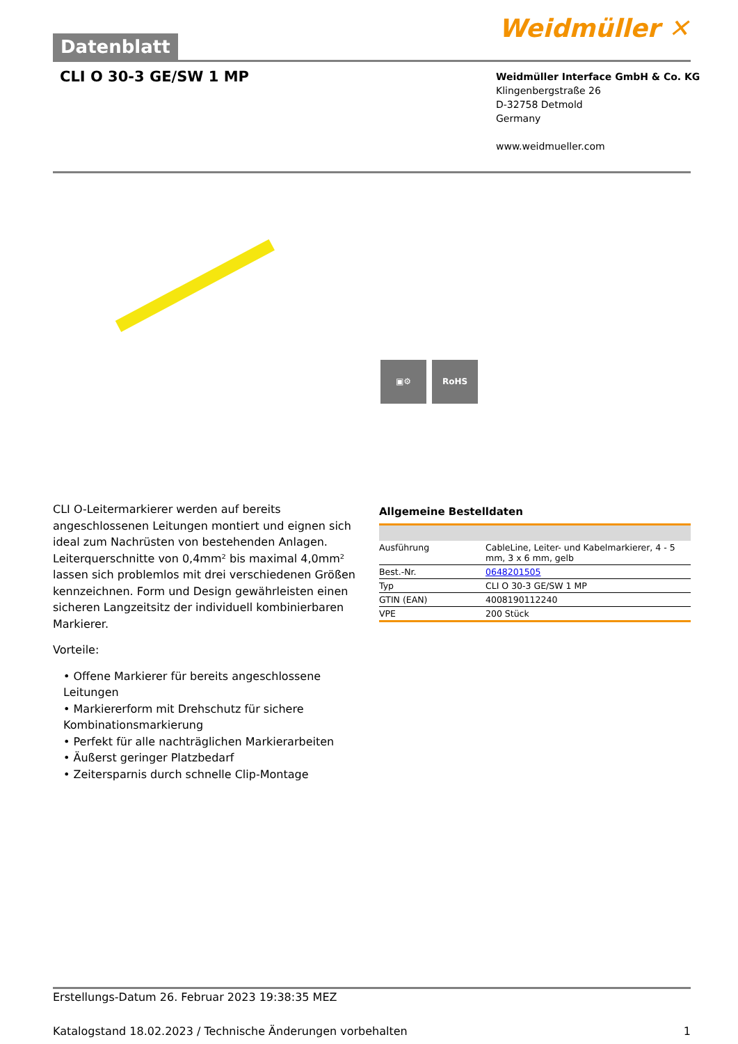Datenblatt
Weidmüller ✕
CLI O 30-3 GE/SW 1 MP
Weidmüller Interface GmbH & Co. KG
Klingenbergstraße 26
D-32758 Detmold
Germany
www.weidmueller.com
▣⚙ RoHS
CLI O-Leitermarkierer werden auf bereits angeschlossenen Leitungen montiert und eignen sich ideal zum Nachrüsten von bestehenden Anlagen. Leiterquerschnitte von 0,4mm² bis maximal 4,0mm² lassen sich problemlos mit drei verschiedenen Größen kennzeichnen. Form und Design gewährleisten einen sicheren Langzeitsitz der individuell kombinierbaren Markierer.
Vorteile:
• Offene Markierer für bereits angeschlossene Leitungen
• Markiererform mit Drehschutz für sichere Kombinationsmarkierung
• Perfekt für alle nachträglichen Markierarbeiten
• Äußerst geringer Platzbedarf
• Zeitersparnis durch schnelle Clip-Montage
Allgemeine Bestelldaten
| Ausführung | CableLine, Leiter- und Kabelmarkierer, 4 - 5 mm, 3 x 6 mm, gelb |
| Best.-Nr. | 0648201505 |
| Typ | CLI O 30-3 GE/SW 1 MP |
| GTIN (EAN) | 4008190112240 |
| VPE | 200 Stück |
Erstellungs-Datum 26. Februar 2023 19:38:35 MEZ
Katalogstand 18.02.2023 / Technische Änderungen vorbehalten 1